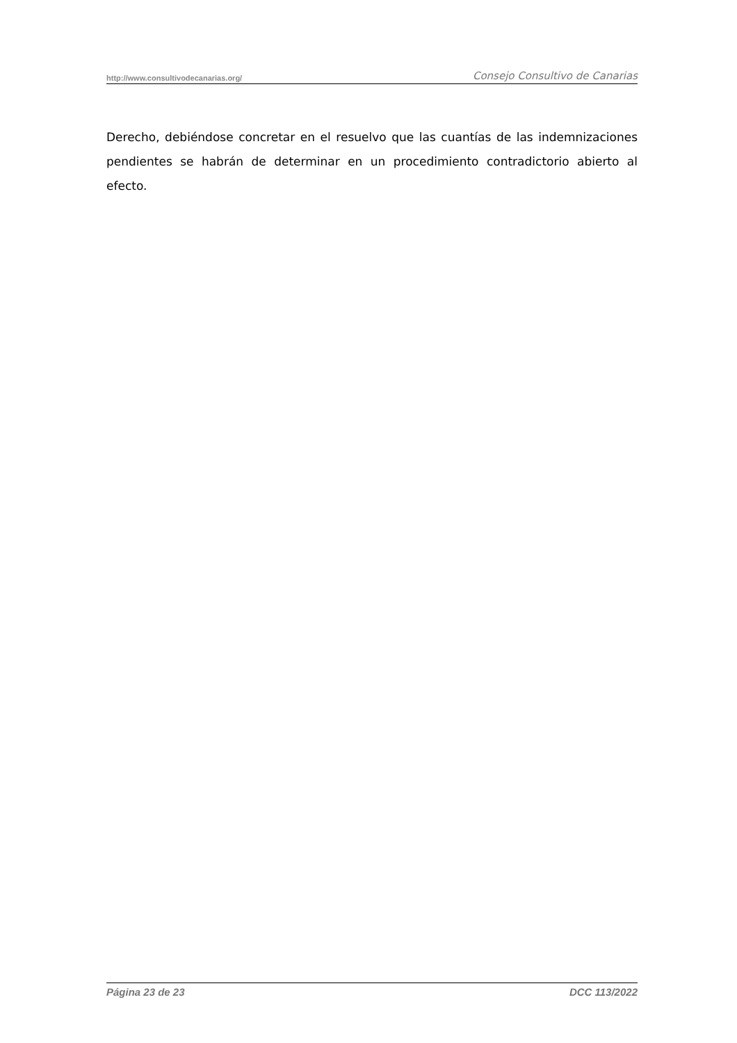http://www.consultivodecanarias.org/ Consejo Consultivo de Canarias
Derecho, debiéndose concretar en el resuelvo que las cuantías de las indemnizaciones pendientes se habrán de determinar en un procedimiento contradictorio abierto al efecto.
Página 23 de 23 DCC 113/2022